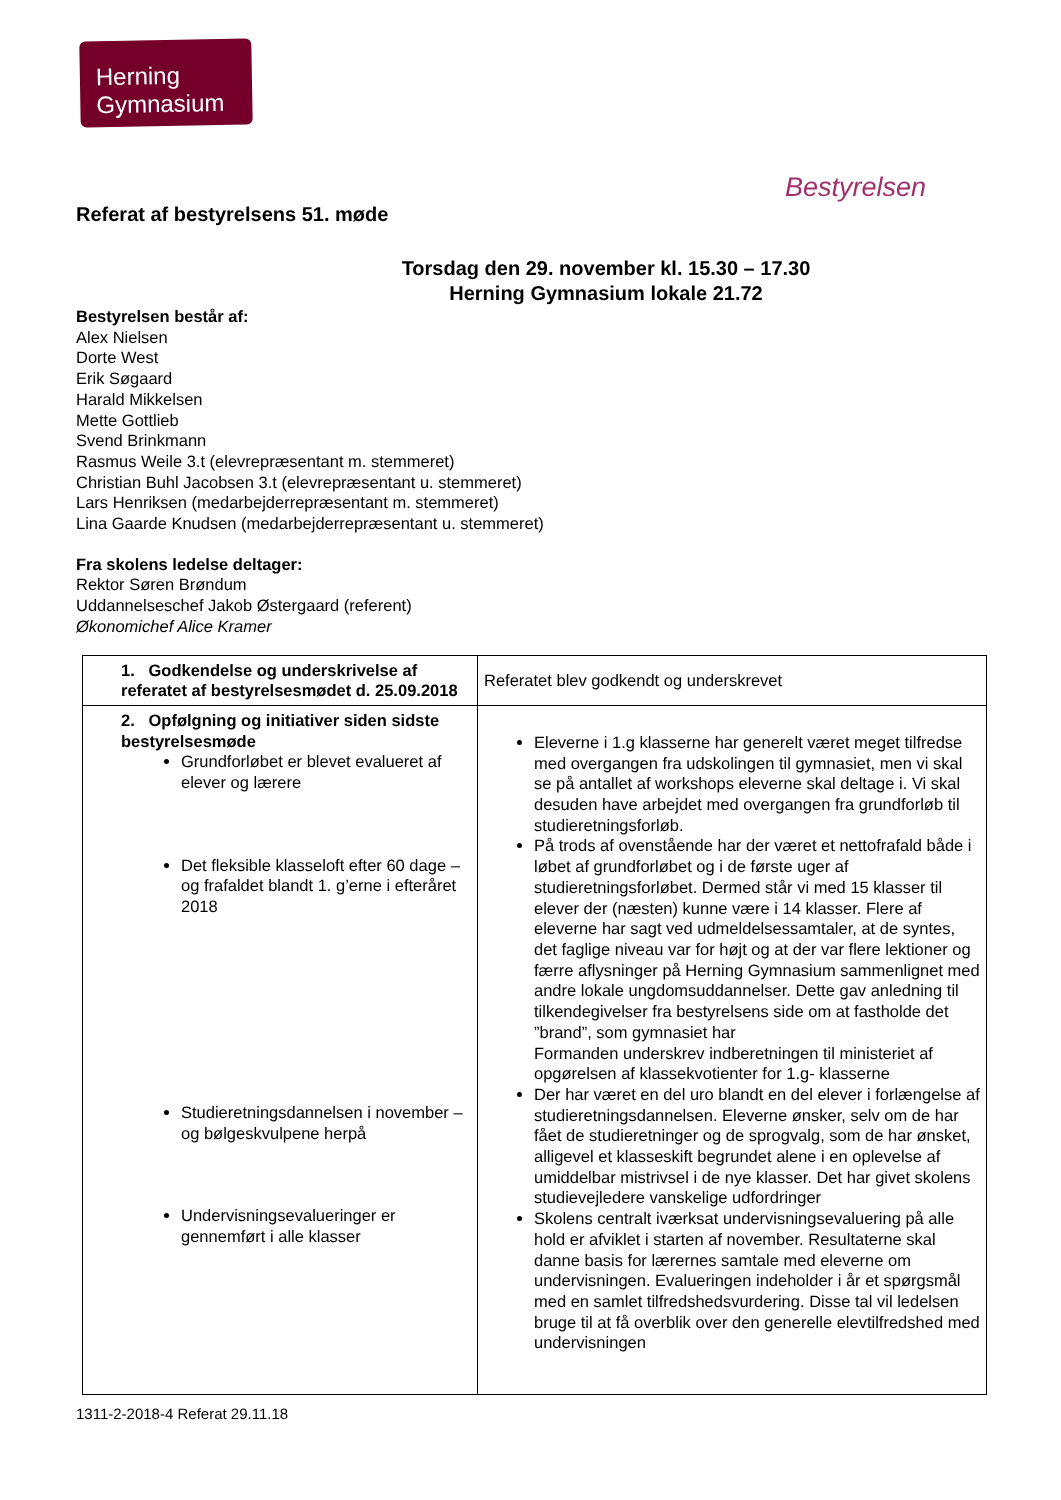Herning
Gymnasium
Bestyrelsen
Referat af bestyrelsens 51. møde
Torsdag den 29. november kl. 15.30 – 17.30
Herning Gymnasium lokale 21.72
Bestyrelsen består af:
Alex Nielsen
Dorte West
Erik Søgaard
Harald Mikkelsen
Mette Gottlieb
Svend Brinkmann
Rasmus Weile 3.t (elevrepræsentant m. stemmeret)
Christian Buhl Jacobsen 3.t (elevrepræsentant u. stemmeret)
Lars Henriksen (medarbejderrepræsentant m. stemmeret)
Lina Gaarde Knudsen (medarbejderrepræsentant u. stemmeret)
Fra skolens ledelse deltager:
Rektor Søren Brøndum
Uddannelseschef Jakob Østergaard (referent)
Økonomichef Alice Kramer
| 1. Godkendelse og underskrivelse af referatet af bestyrelsesmødet d. 25.09.2018 | Referatet blev godkendt og underskrevet |
| 2. Opfølgning og initiativer siden sidste bestyrelsesmøde Grundforløbet er blevet evalueret af elever og lærere Det fleksible klasseloft efter 60 dage – og frafaldet blandt 1. g’erne i efteråret 2018 Studieretningsdannelsen i november – og bølgeskvulpene herpå Undervisningsevalueringer er gennemført i alle klasser | Eleverne i 1.g klasserne har generelt været meget tilfredse med overgangen fra udskolingen til gymnasiet, men vi skal se på antallet af workshops eleverne skal deltage i. Vi skal desuden have arbejdet med overgangen fra grundforløb til studieretningsforløb. På trods af ovenstående har der været et nettofrafald både i løbet af grundforløbet og i de første uger af studieretningsforløbet. Dermed står vi med 15 klasser til elever der (næsten) kunne være i 14 klasser. Flere af eleverne har sagt ved udmeldelsessamtaler, at de syntes, det faglige niveau var for højt og at der var flere lektioner og færre aflysninger på Herning Gymnasium sammenlignet med andre lokale ungdomsuddannelser. Dette gav anledning til tilkendegivelser fra bestyrelsens side om at fastholde det ”brand”, som gymnasiet har Formanden underskrev indberetningen til ministeriet af opgørelsen af klassekvotienter for 1.g- klasserne Der har været en del uro blandt en del elever i forlængelse af studieretningsdannelsen. Eleverne ønsker, selv om de har fået de studieretninger og de sprogvalg, som de har ønsket, alligevel et klasseskift begrundet alene i en oplevelse af umiddelbar mistrivsel i de nye klasser. Det har givet skolens studievejledere vanskelige udfordringer Skolens centralt iværksat undervisningsevaluering på alle hold er afviklet i starten af november. Resultaterne skal danne basis for lærernes samtale med eleverne om undervisningen. Evalueringen indeholder i år et spørgsmål med en samlet tilfredshedsvurdering. Disse tal vil ledelsen bruge til at få overblik over den generelle elevtilfredshed med undervisningen |
1311-2-2018-4 Referat 29.11.18